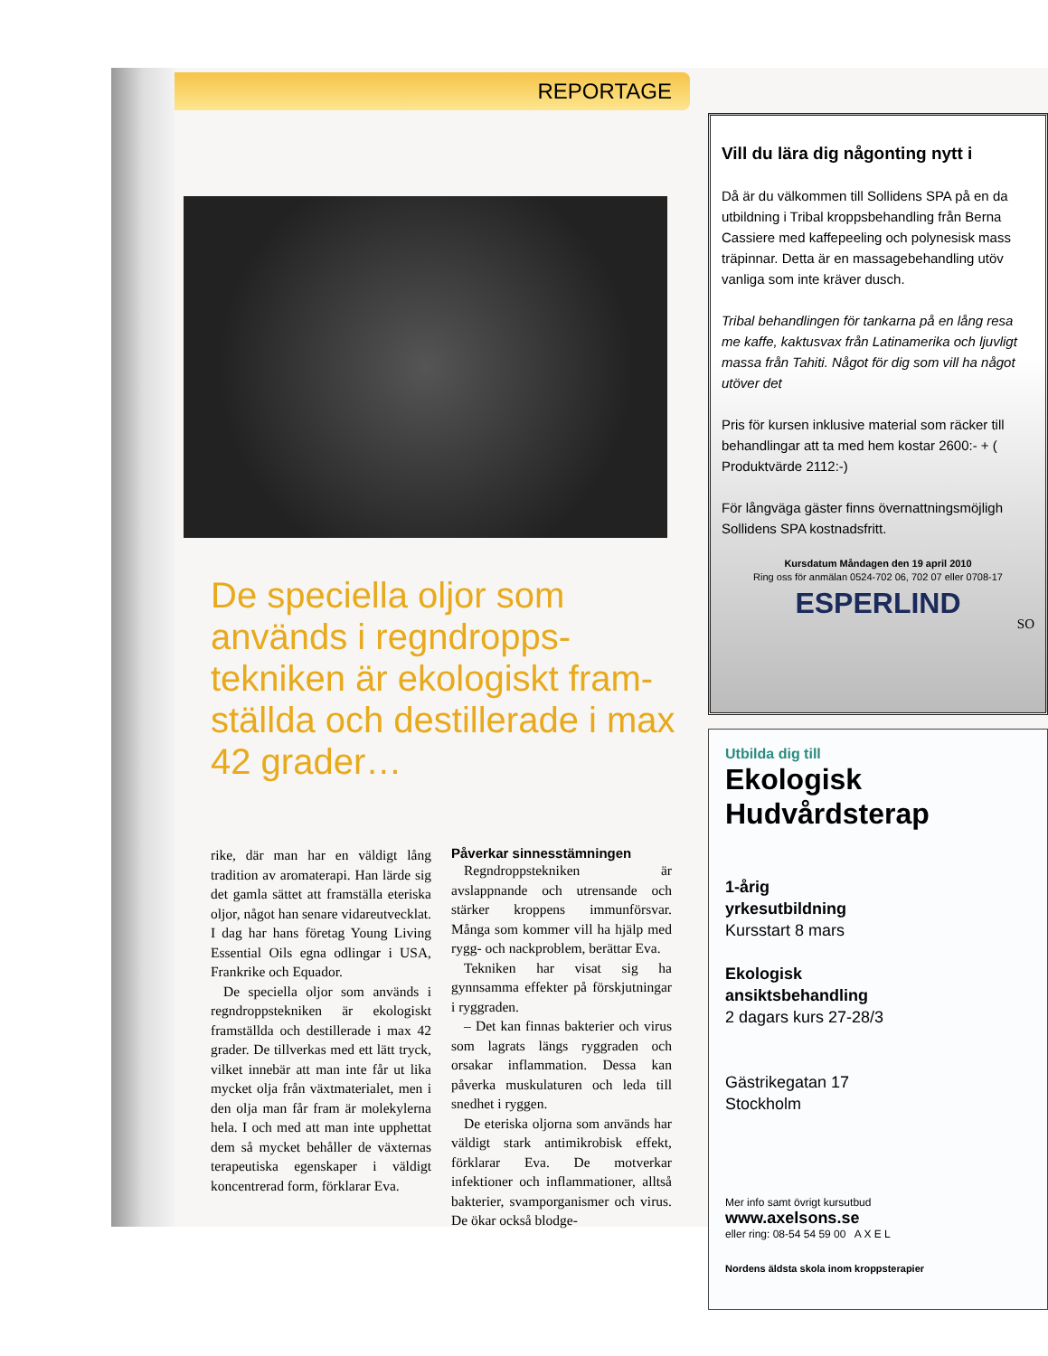REPORTAGE
De speciella oljor som används i regndropps-tekniken är ekologiskt fram-ställda och destillerade i max 42 grader…
rike, där man har en väldigt lång tradition av aromaterapi. Han lärde sig det gamla sättet att framställa eteriska oljor, något han senare vidareutvecklat. I dag har hans företag Young Living Essential Oils egna odlingar i USA, Frankrike och Equador.
De speciella oljor som används i regndroppstekniken är ekologiskt framställda och destillerade i max 42 grader. De tillverkas med ett lätt tryck, vilket innebär att man inte får ut lika mycket olja från växtmaterialet, men i den olja man får fram är molekylerna hela. I och med att man inte upphettat dem så mycket behåller de växternas terapeutiska egenskaper i väldigt koncentrerad form, förklarar Eva.
Påverkar sinnesstämningen
Regndroppstekniken är avslappnande och utrensande och stärker kroppens immunförsvar. Många som kommer vill ha hjälp med rygg- och nackproblem, berättar Eva.
Tekniken har visat sig ha gynnsamma effekter på förskjutningar i ryggraden.
– Det kan finnas bakterier och virus som lagrats längs ryggraden och orsakar inflammation. Dessa kan påverka muskulaturen och leda till snedhet i ryggen.
De eteriska oljorna som används har väldigt stark antimikrobisk effekt, förklarar Eva. De motverkar infektioner och inflammationer, alltså bakterier, svamporganismer och virus. De ökar också blodge-
Vill du lära dig någonting nytt i
Då är du välkommen till Sollidens SPA på en da utbildning i Tribal kroppsbehandling från Berna Cassiere med kaffepeeling och polynesisk mass träpinnar. Detta är en massagebehandling utöv vanliga som inte kräver dusch.
Tribal behandlingen för tankarna på en lång resa me kaffe, kaktusvax från Latinamerika och ljuvligt massa från Tahiti. Något för dig som vill ha något utöver det
Pris för kursen inklusive material som räcker till behandlingar att ta med hem kostar 2600:- + ( Produktvärde 2112:-)
För långväga gäster finns övernattningsmöjligh Sollidens SPA kostnadsfritt.
Kursdatum Måndagen den 19 april 2010
Ring oss för anmälan 0524-702 06, 702 07 eller 0708-17
ESPERLIND
SO
Utbilda dig till
Ekologisk
Hudvårdsterap
1-årig
yrkesutbildning
Kursstart 8 mars
Ekologisk
ansiktsbehandling
2 dagars kurs 27-28/3
Gästrikegatan 17
Stockholm
Mer info samt övrigt kursutbud
www.axelsons.se
eller ring: 08-54 54 59 00 A X E L
Nordens äldsta skola inom kroppsterapier